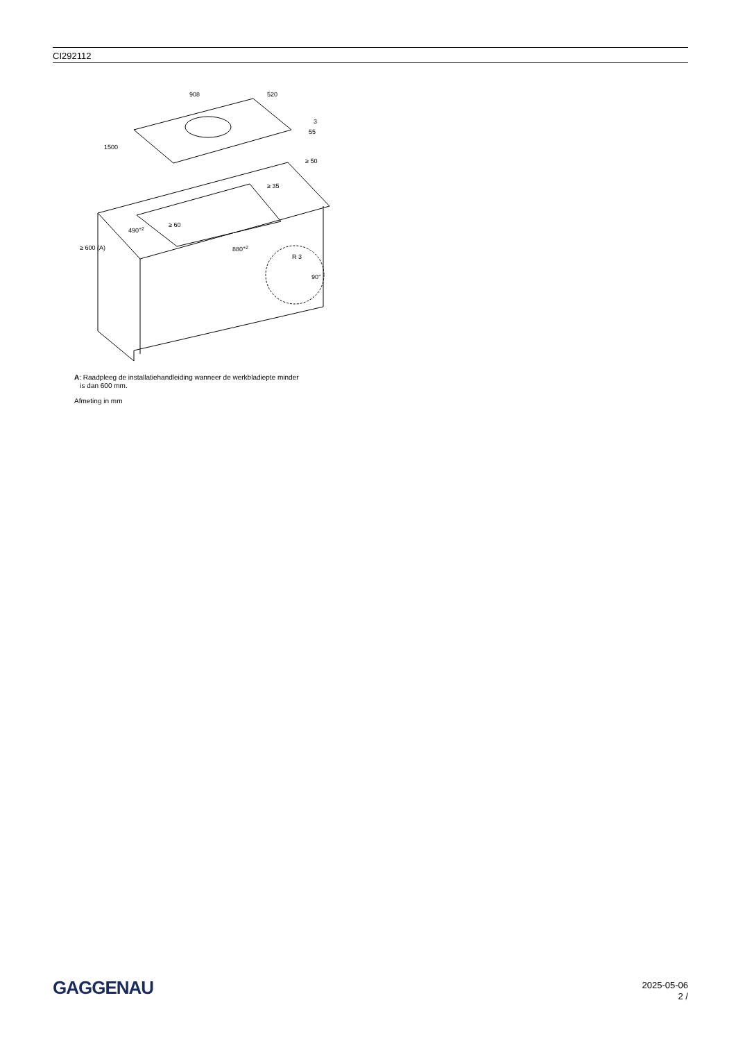CI292112
908
520
1500
3
55
≥ 50
≥ 35
≥ 60
490+2
880+2
≥ 600 (A)
R 3
90°
A: Raadpleeg de installatiehandleiding wanneer de werkbladiepte minder
is dan 600 mm.
Afmeting in mm
GAGGENAU
2025-05-06
2 /